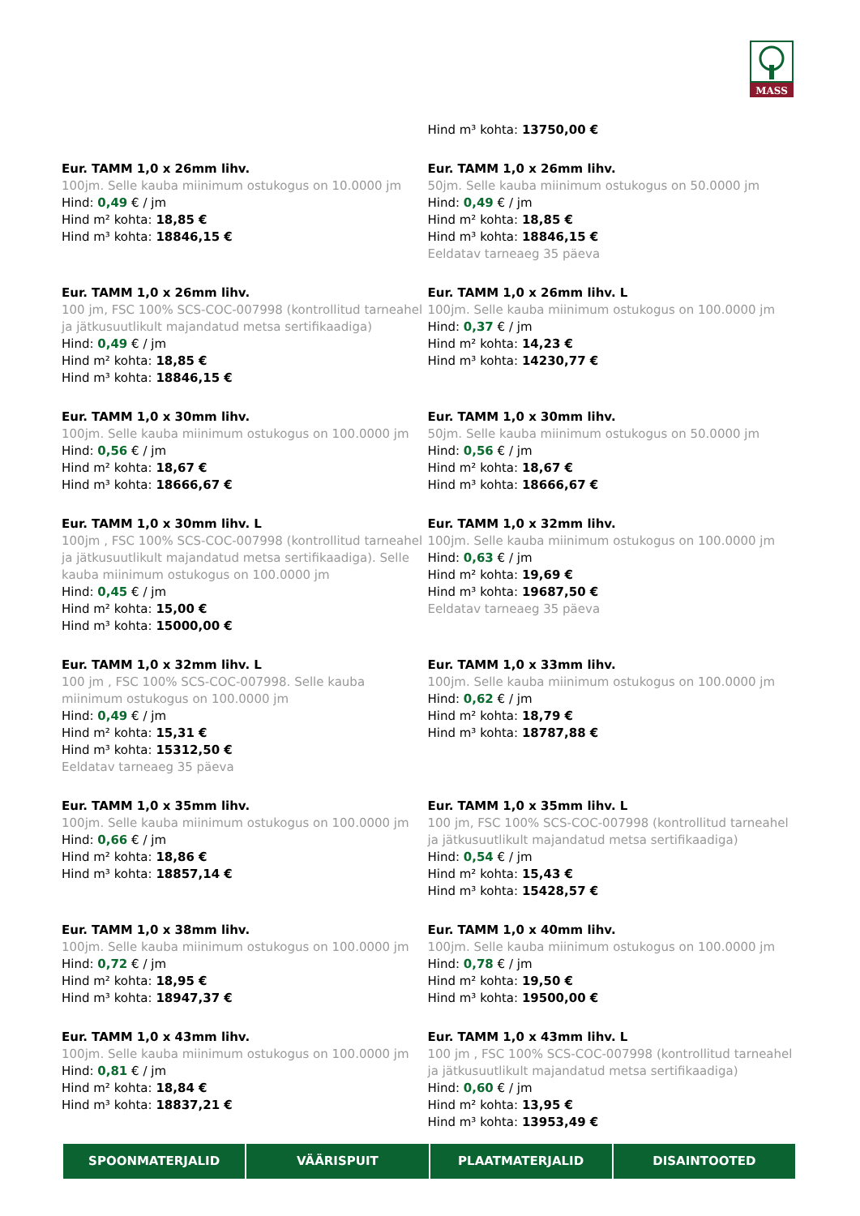MASS
Hind m³ kohta: 13750,00 €
Eur. TAMM 1,0 x 26mm lihv.
100jm. Selle kauba miinimum ostukogus on 10.0000 jm
Hind: 0,49 € / jm
Hind m² kohta: 18,85 €
Hind m³ kohta: 18846,15 €
Eur. TAMM 1,0 x 26mm lihv.
50jm. Selle kauba miinimum ostukogus on 50.0000 jm
Hind: 0,49 € / jm
Hind m² kohta: 18,85 €
Hind m³ kohta: 18846,15 €
Eeldatav tarneaeg 35 päeva
Eur. TAMM 1,0 x 26mm lihv.
100 jm, FSC 100% SCS-COC-007998 (kontrollitud tarneahel ja jätkusuutlikult majandatud metsa sertifikaadiga)
Hind: 0,49 € / jm
Hind m² kohta: 18,85 €
Hind m³ kohta: 18846,15 €
Eur. TAMM 1,0 x 26mm lihv. L
100jm. Selle kauba miinimum ostukogus on 100.0000 jm
Hind: 0,37 € / jm
Hind m² kohta: 14,23 €
Hind m³ kohta: 14230,77 €
Eur. TAMM 1,0 x 30mm lihv.
100jm. Selle kauba miinimum ostukogus on 100.0000 jm
Hind: 0,56 € / jm
Hind m² kohta: 18,67 €
Hind m³ kohta: 18666,67 €
Eur. TAMM 1,0 x 30mm lihv.
50jm. Selle kauba miinimum ostukogus on 50.0000 jm
Hind: 0,56 € / jm
Hind m² kohta: 18,67 €
Hind m³ kohta: 18666,67 €
Eur. TAMM 1,0 x 30mm lihv. L
100jm , FSC 100% SCS-COC-007998 (kontrollitud tarneahel ja jätkusuutlikult majandatud metsa sertifikaadiga). Selle kauba miinimum ostukogus on 100.0000 jm
Hind: 0,45 € / jm
Hind m² kohta: 15,00 €
Hind m³ kohta: 15000,00 €
Eur. TAMM 1,0 x 32mm lihv.
100jm. Selle kauba miinimum ostukogus on 100.0000 jm
Hind: 0,63 € / jm
Hind m² kohta: 19,69 €
Hind m³ kohta: 19687,50 €
Eeldatav tarneaeg 35 päeva
Eur. TAMM 1,0 x 32mm lihv. L
100 jm , FSC 100% SCS-COC-007998. Selle kauba miinimum ostukogus on 100.0000 jm
Hind: 0,49 € / jm
Hind m² kohta: 15,31 €
Hind m³ kohta: 15312,50 €
Eeldatav tarneaeg 35 päeva
Eur. TAMM 1,0 x 33mm lihv.
100jm. Selle kauba miinimum ostukogus on 100.0000 jm
Hind: 0,62 € / jm
Hind m² kohta: 18,79 €
Hind m³ kohta: 18787,88 €
Eur. TAMM 1,0 x 35mm lihv.
100jm. Selle kauba miinimum ostukogus on 100.0000 jm
Hind: 0,66 € / jm
Hind m² kohta: 18,86 €
Hind m³ kohta: 18857,14 €
Eur. TAMM 1,0 x 35mm lihv. L
100 jm, FSC 100% SCS-COC-007998 (kontrollitud tarneahel ja jätkusuutlikult majandatud metsa sertifikaadiga)
Hind: 0,54 € / jm
Hind m² kohta: 15,43 €
Hind m³ kohta: 15428,57 €
Eur. TAMM 1,0 x 38mm lihv.
100jm. Selle kauba miinimum ostukogus on 100.0000 jm
Hind: 0,72 € / jm
Hind m² kohta: 18,95 €
Hind m³ kohta: 18947,37 €
Eur. TAMM 1,0 x 40mm lihv.
100jm. Selle kauba miinimum ostukogus on 100.0000 jm
Hind: 0,78 € / jm
Hind m² kohta: 19,50 €
Hind m³ kohta: 19500,00 €
Eur. TAMM 1,0 x 43mm lihv.
100jm. Selle kauba miinimum ostukogus on 100.0000 jm
Hind: 0,81 € / jm
Hind m² kohta: 18,84 €
Hind m³ kohta: 18837,21 €
Eur. TAMM 1,0 x 43mm lihv. L
100 jm , FSC 100% SCS-COC-007998 (kontrollitud tarneahel ja jätkusuutlikult majandatud metsa sertifikaadiga)
Hind: 0,60 € / jm
Hind m² kohta: 13,95 €
Hind m³ kohta: 13953,49 €
SPOONMATERJALID VÄÄRISPUIT PLAATMATERJALID DISAINTOOTED